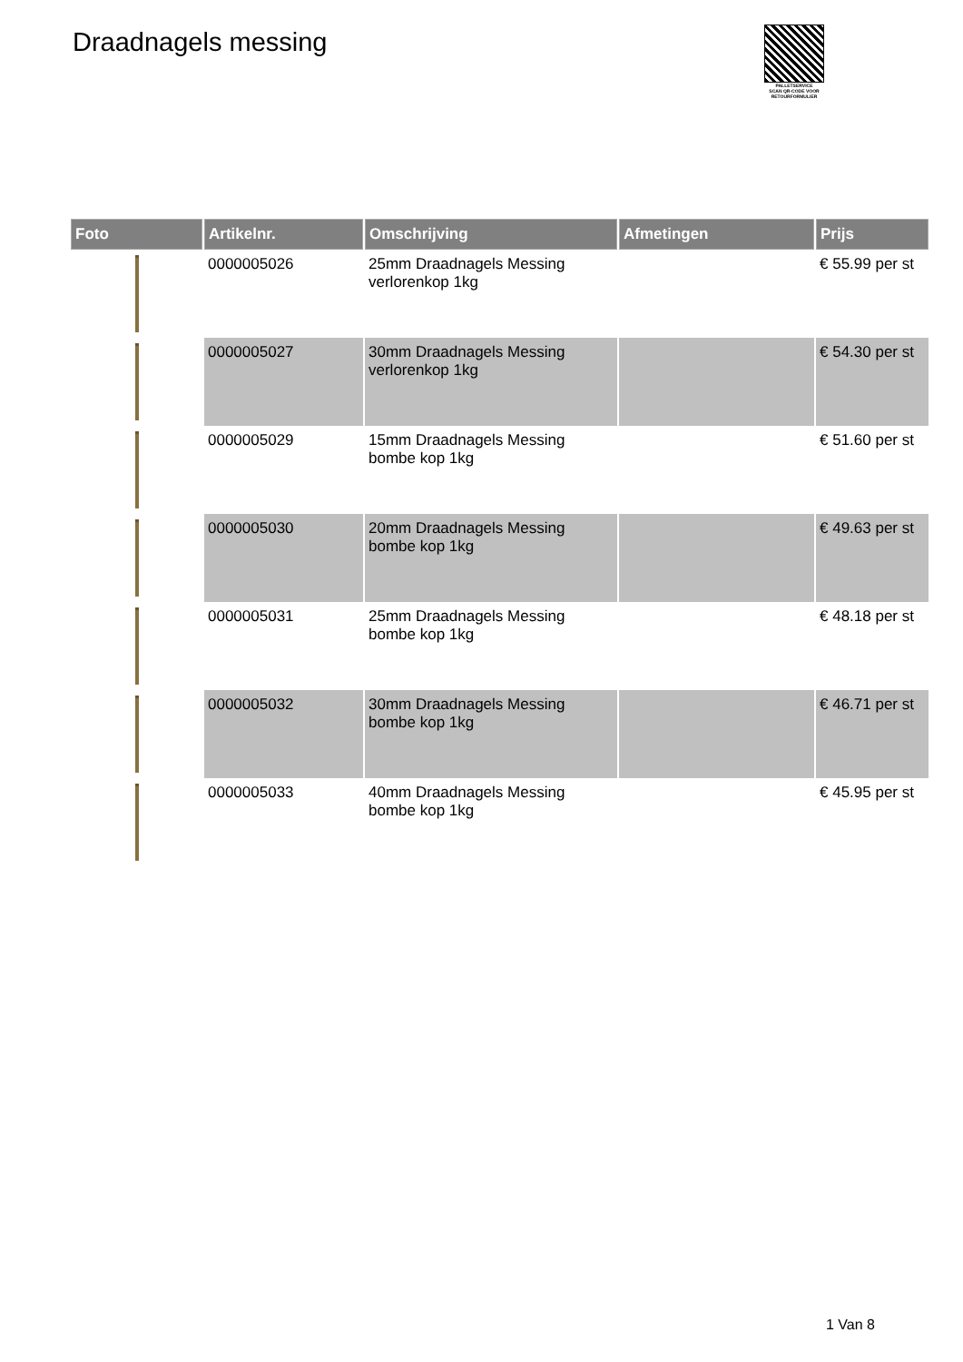Draadnagels messing
PALLETSERVICE
SCAN QR-CODE VOOR RETOURFORMULIER
| Foto | Artikelnr. | Omschrijving | Afmetingen | Prijs |
| --- | --- | --- | --- | --- |
| | 0000005026 | 25mm Draadnagels Messing verlorenkop 1kg | | € 55.99 per st |
| | 0000005027 | 30mm Draadnagels Messing verlorenkop 1kg | | € 54.30 per st |
| | 0000005029 | 15mm Draadnagels Messing bombe kop 1kg | | € 51.60 per st |
| | 0000005030 | 20mm Draadnagels Messing bombe kop 1kg | | € 49.63 per st |
| | 0000005031 | 25mm Draadnagels Messing bombe kop 1kg | | € 48.18 per st |
| | 0000005032 | 30mm Draadnagels Messing bombe kop 1kg | | € 46.71 per st |
| | 0000005033 | 40mm Draadnagels Messing bombe kop 1kg | | € 45.95 per st |
1 Van 8